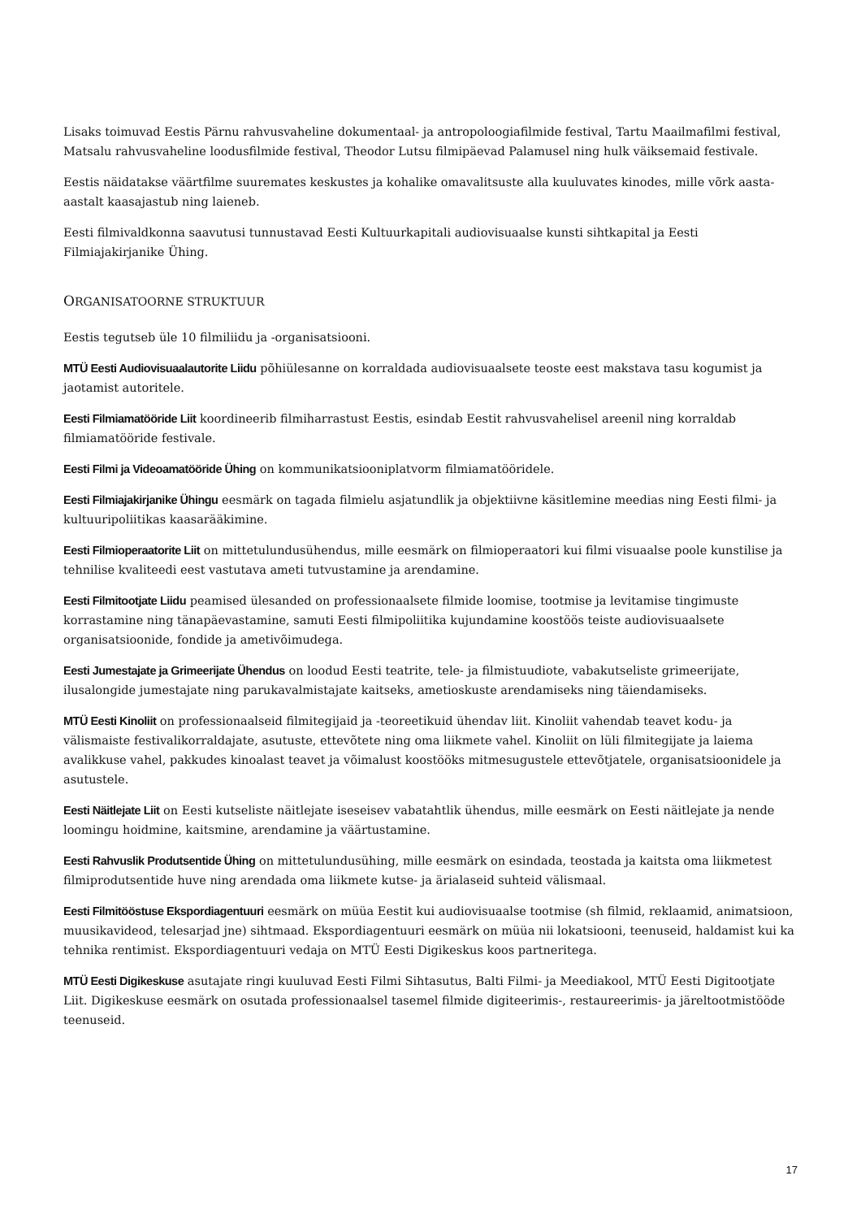Lisaks toimuvad Eestis Pärnu rahvusvaheline dokumentaal- ja antropoloogiafilmide festival, Tartu Maailmafilmi festival, Matsalu rahvusvaheline loodusfilmide festival, Theodor Lutsu filmipäevad Palamusel ning hulk väiksemaid festivale.
Eestis näidatakse väärtfilme suuremates keskustes ja kohalike omavalitsuste alla kuuluvates kinodes, mille võrk aasta-aastalt kaasajastub ning laieneb.
Eesti filmivaldkonna saavutusi tunnustavad Eesti Kultuurkapitali audiovisuaalse kunsti sihtkapital ja Eesti Filmiajakirjanike Ühing.
ORGANISATOORNE STRUKTUUR
Eestis tegutseb üle 10 filmiliidu ja -organisatsiooni.
MTÜ Eesti Audiovisuaalautorite Liidu põhiülesanne on korraldada audiovisuaalsete teoste eest makstava tasu kogumist ja jaotamist autoritele.
Eesti Filmiamatööride Liit koordineerib filmiharrastust Eestis, esindab Eestit rahvusvahelisel areenil ning korraldab filmiamatööride festivale.
Eesti Filmi ja Videoamatööride Ühing on kommunikatsiooniplatvorm filmiamatööridele.
Eesti Filmiajakirjanike Ühingu eesmärk on tagada filmielu asjatundlik ja objektiivne käsitlemine meedias ning Eesti filmi- ja kultuuripoliitikas kaasarääkimine.
Eesti Filmioperaatorite Liit on mittetulundusühendus, mille eesmärk on filmioperaatori kui filmi visuaalse poole kunstilise ja tehnilise kvaliteedi eest vastutava ameti tutvustamine ja arendamine.
Eesti Filmitootjate Liidu peamised ülesanded on professionaalsete filmide loomise, tootmise ja levitamise tingimuste korrastamine ning tänapäevastamine, samuti Eesti filmipoliitika kujundamine koostöös teiste audiovisuaalsete organisatsioonide, fondide ja ametivõimudega.
Eesti Jumestajate ja Grimeerijate Ühendus on loodud Eesti teatrite, tele- ja filmistuudiote, vabakutseliste grimeerijate, ilusalongide jumestajate ning parukavalmistajate kaitseks, ametioskuste arendamiseks ning täiendamiseks.
MTÜ Eesti Kinoliit on professionaalseid filmitegijaid ja -teoreetikuid ühendav liit. Kinoliit vahendab teavet kodu- ja välismaiste festivalikorraldajate, asutuste, ettevõtete ning oma liikmete vahel. Kinoliit on lüli filmitegijate ja laiema avalikkuse vahel, pakkudes kinoalast teavet ja võimalust koostööks mitmesugustele ettevõtjatele, organisatsioonidele ja asutustele.
Eesti Näitlejate Liit on Eesti kutseliste näitlejate iseseisev vabatahtlik ühendus, mille eesmärk on Eesti näitlejate ja nende loomingu hoidmine, kaitsmine, arendamine ja väärtustamine.
Eesti Rahvuslik Produtsentide Ühing on mittetulundusühing, mille eesmärk on esindada, teostada ja kaitsta oma liikmetest filmiprodutsentide huve ning arendada oma liikmete kutse- ja ärialaseid suhteid välismaal.
Eesti Filmitööstuse Ekspordiagentuuri eesmärk on müüa Eestit kui audiovisuaalse tootmise (sh filmid, reklaamid, animatsioon, muusikavideod, telesarjad jne) sihtmaad. Ekspordiagentuuri eesmärk on müüa nii lokatsiooni, teenuseid, haldamist kui ka tehnika rentimist. Ekspordiagentuuri vedaja on MTÜ Eesti Digikeskus koos partneritega.
MTÜ Eesti Digikeskuse asutajate ringi kuuluvad Eesti Filmi Sihtasutus, Balti Filmi- ja Meediakool, MTÜ Eesti Digitootjate Liit. Digikeskuse eesmärk on osutada professionaalsel tasemel filmide digiteerimis-, restaureerimis- ja järeltootmistööde teenuseid.
17